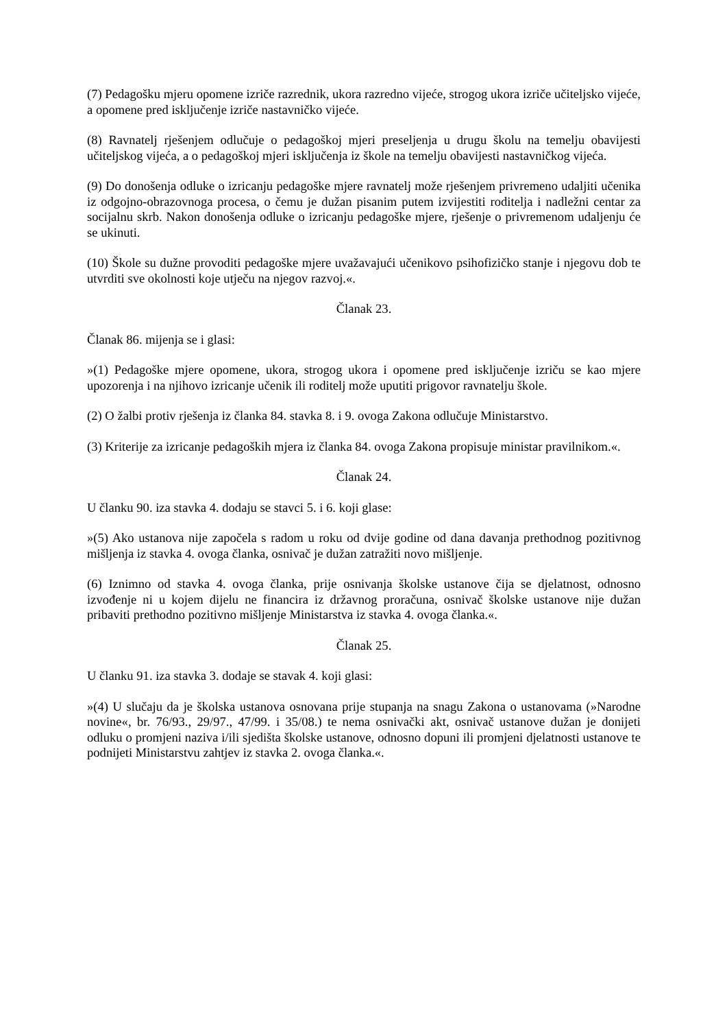(7) Pedagošku mjeru opomene izriče razrednik, ukora razredno vijeće, strogog ukora izriče učiteljsko vijeće, a opomene pred isključenje izriče nastavničko vijeće.
(8) Ravnatelj rješenjem odlučuje o pedagoškoj mjeri preseljenja u drugu školu na temelju obavijesti učiteljskog vijeća, a o pedagoškoj mjeri isključenja iz škole na temelju obavijesti nastavničkog vijeća.
(9) Do donošenja odluke o izricanju pedagoške mjere ravnatelj može rješenjem privremeno udaljiti učenika iz odgojno-obrazovnoga procesa, o čemu je dužan pisanim putem izvijestiti roditelja i nadležni centar za socijalnu skrb. Nakon donošenja odluke o izricanju pedagoške mjere, rješenje o privremenom udaljenju će se ukinuti.
(10) Škole su dužne provoditi pedagoške mjere uvažavajući učenikovo psihofizičko stanje i njegovu dob te utvrditi sve okolnosti koje utječu na njegov razvoj.«.
Članak 23.
Članak 86. mijenja se i glasi:
»(1) Pedagoške mjere opomene, ukora, strogog ukora i opomene pred isključenje izriču se kao mjere upozorenja i na njihovo izricanje učenik ili roditelj može uputiti prigovor ravnatelju škole.
(2) O žalbi protiv rješenja iz članka 84. stavka 8. i 9. ovoga Zakona odlučuje Ministarstvo.
(3) Kriterije za izricanje pedagoških mjera iz članka 84. ovoga Zakona propisuje ministar pravilnikom.«.
Članak 24.
U članku 90. iza stavka 4. dodaju se stavci 5. i 6. koji glase:
»(5) Ako ustanova nije započela s radom u roku od dvije godine od dana davanja prethodnog pozitivnog mišljenja iz stavka 4. ovoga članka, osnivač je dužan zatražiti novo mišljenje.
(6) Iznimno od stavka 4. ovoga članka, prije osnivanja školske ustanove čija se djelatnost, odnosno izvođenje ni u kojem dijelu ne financira iz državnog proračuna, osnivač školske ustanove nije dužan pribaviti prethodno pozitivno mišljenje Ministarstva iz stavka 4. ovoga članka.«.
Članak 25.
U članku 91. iza stavka 3. dodaje se stavak 4. koji glasi:
»(4) U slučaju da je školska ustanova osnovana prije stupanja na snagu Zakona o ustanovama (»Narodne novine«, br. 76/93., 29/97., 47/99. i 35/08.) te nema osnivački akt, osnivač ustanove dužan je donijeti odluku o promjeni naziva i/ili sjedišta školske ustanove, odnosno dopuni ili promjeni djelatnosti ustanove te podnijeti Ministarstvu zahtjev iz stavka 2. ovoga članka.«.